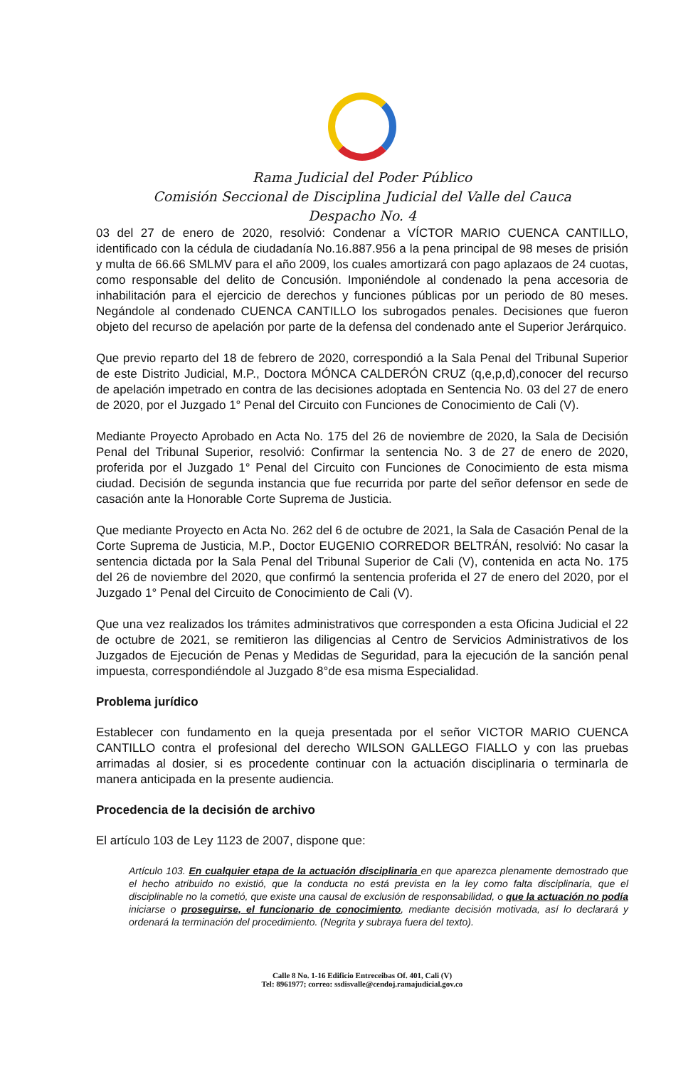Rama Judicial del Poder Público
Comisión Seccional de Disciplina Judicial del Valle del Cauca
Despacho No. 4
03 del 27 de enero de 2020, resolvió: Condenar a VÍCTOR MARIO CUENCA CANTILLO, identificado con la cédula de ciudadanía No.16.887.956 a la pena principal de 98 meses de prisión y multa de 66.66 SMLMV para el año 2009, los cuales amortizará con pago aplazaos de 24 cuotas, como responsable del delito de Concusión. Imponiéndole al condenado la pena accesoria de inhabilitación para el ejercicio de derechos y funciones públicas por un periodo de 80 meses. Negándole al condenado CUENCA CANTILLO los subrogados penales. Decisiones que fueron objeto del recurso de apelación por parte de la defensa del condenado ante el Superior Jerárquico.
Que previo reparto del 18 de febrero de 2020, correspondió a la Sala Penal del Tribunal Superior de este Distrito Judicial, M.P., Doctora MÓNCA CALDERÓN CRUZ (q,e,p,d),conocer del recurso de apelación impetrado en contra de las decisiones adoptada en Sentencia No. 03 del 27 de enero de 2020, por el Juzgado 1° Penal del Circuito con Funciones de Conocimiento de Cali (V).
Mediante Proyecto Aprobado en Acta No. 175 del 26 de noviembre de 2020, la Sala de Decisión Penal del Tribunal Superior, resolvió: Confirmar la sentencia No. 3 de 27 de enero de 2020, proferida por el Juzgado 1° Penal del Circuito con Funciones de Conocimiento de esta misma ciudad. Decisión de segunda instancia que fue recurrida por parte del señor defensor en sede de casación ante la Honorable Corte Suprema de Justicia.
Que mediante Proyecto en Acta No. 262 del 6 de octubre de 2021, la Sala de Casación Penal de la Corte Suprema de Justicia, M.P., Doctor EUGENIO CORREDOR BELTRÁN, resolvió: No casar la sentencia dictada por la Sala Penal del Tribunal Superior de Cali (V), contenida en acta No. 175 del 26 de noviembre del 2020, que confirmó la sentencia proferida el 27 de enero del 2020, por el Juzgado 1° Penal del Circuito de Conocimiento de Cali (V).
Que una vez realizados los trámites administrativos que corresponden a esta Oficina Judicial el 22 de octubre de 2021, se remitieron las diligencias al Centro de Servicios Administrativos de los Juzgados de Ejecución de Penas y Medidas de Seguridad, para la ejecución de la sanción penal impuesta, correspondiéndole al Juzgado 8°de esa misma Especialidad.
Problema jurídico
Establecer con fundamento en la queja presentada por el señor VICTOR MARIO CUENCA CANTILLO contra el profesional del derecho WILSON GALLEGO FIALLO y con las pruebas arrimadas al dosier, si es procedente continuar con la actuación disciplinaria o terminarla de manera anticipada en la presente audiencia.
Procedencia de la decisión de archivo
El artículo 103 de Ley 1123 de 2007, dispone que:
Artículo 103. En cualquier etapa de la actuación disciplinaria en que aparezca plenamente demostrado que el hecho atribuido no existió, que la conducta no está prevista en la ley como falta disciplinaria, que el disciplinable no la cometió, que existe una causal de exclusión de responsabilidad, o que la actuación no podía iniciarse o proseguirse, el funcionario de conocimiento, mediante decisión motivada, así lo declarará y ordenará la terminación del procedimiento. (Negrita y subraya fuera del texto).
Calle 8 No. 1-16 Edificio Entreceibas Of. 401, Cali (V)
Tel: 8961977; correo: ssdisvalle@cendoj.ramajudicial.gov.co